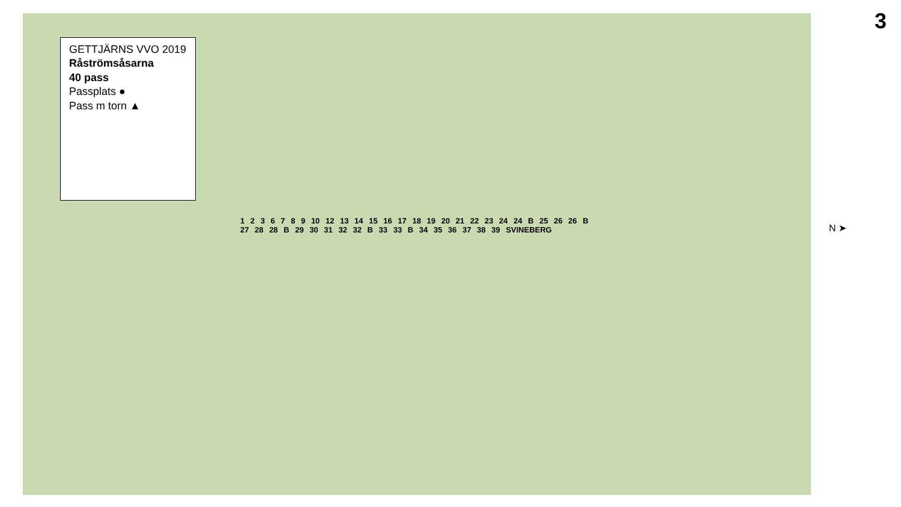GETTJÄRNS VVO 2019
Råströmsåsarna
40 pass
Passplats ●
Pass m torn ▲
1 2 3 6 7 8 9 10 12 13 14 15 16 17 18 19 20 21 22 23 24 24 B 25 26 26 B 27 28 28 B 29 30 31 32 32 B 33 33 B 34 35 36 37 38 39 SVINEBERG
N ➤
3